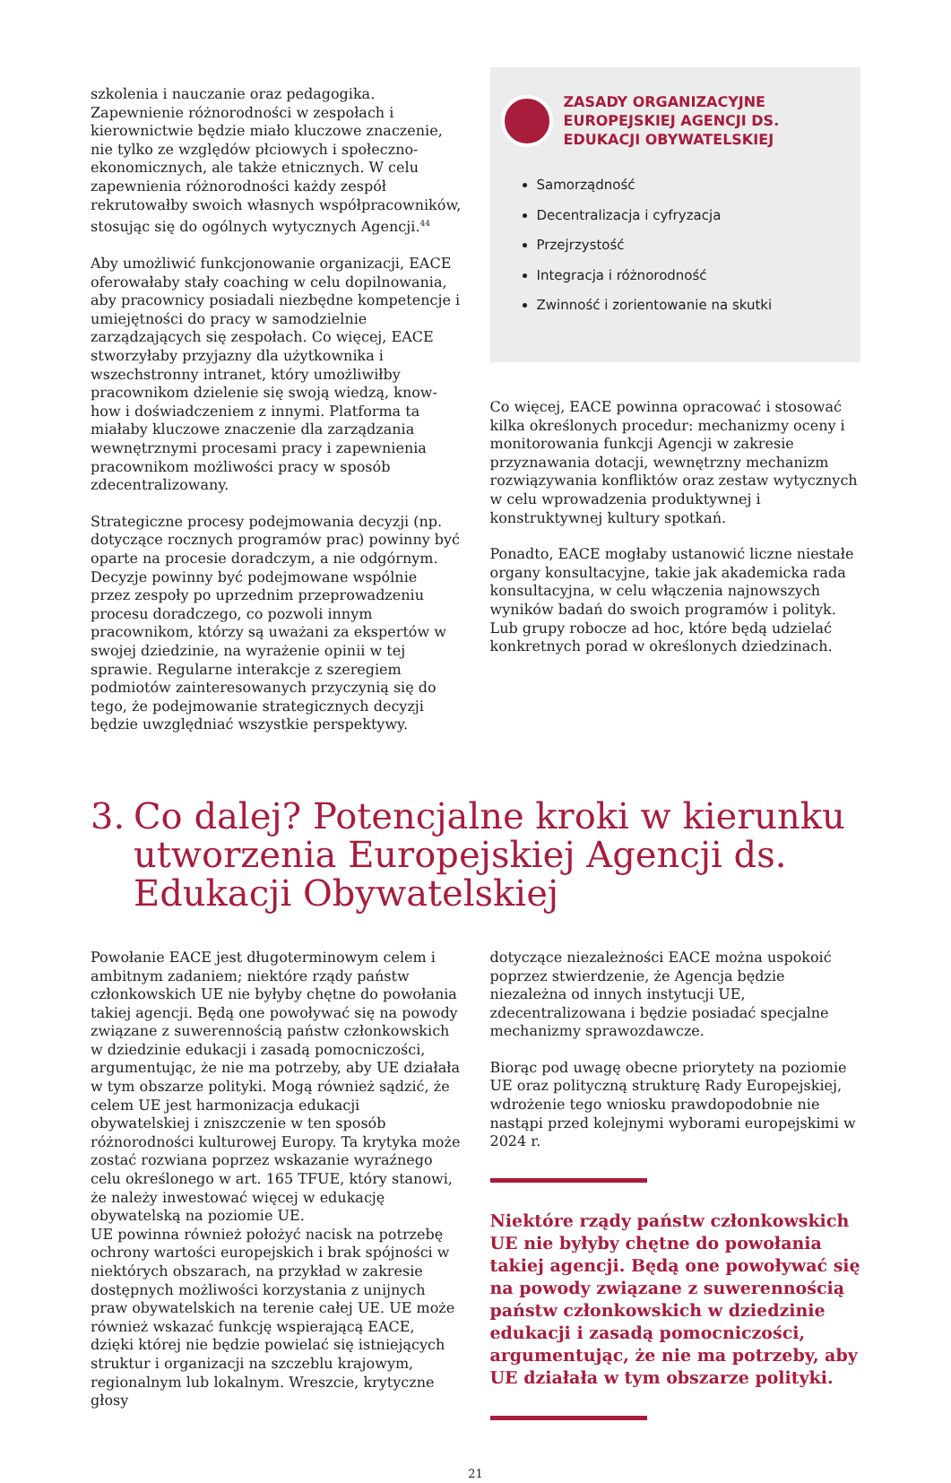szkolenia i nauczanie oraz pedagogika. Zapewnienie różnorodności w zespołach i kierownictwie będzie miało kluczowe znaczenie, nie tylko ze względów płciowych i społeczno-ekonomicznych, ale także etnicznych. W celu zapewnienia różnorodności każdy zespół rekrutowałby swoich własnych współpracowników, stosując się do ogólnych wytycznych Agencji.<sup>44</sup>
Aby umożliwić funkcjonowanie organizacji, EACE oferowałaby stały coaching w celu dopilnowania, aby pracownicy posiadali niezbędne kompetencje i umiejętności do pracy w samodzielnie zarządzających się zespołach. Co więcej, EACE stworzyłaby przyjazny dla użytkownika i wszechstronny intranet, który umożliwiłby pracownikom dzielenie się swoją wiedzą, know-how i doświadczeniem z innymi. Platforma ta miałaby kluczowe znaczenie dla zarządzania wewnętrznymi procesami pracy i zapewnienia pracownikom możliwości pracy w sposób zdecentralizowany.
Strategiczne procesy podejmowania decyzji (np. dotyczące rocznych programów prac) powinny być oparte na procesie doradczym, a nie odgórnym. Decyzje powinny być podejmowane wspólnie przez zespoły po uprzednim przeprowadzeniu procesu doradczego, co pozwoli innym pracownikom, którzy są uważani za ekspertów w swojej dziedzinie, na wyrażenie opinii w tej sprawie. Regularne interakcje z szeregiem podmiotów zainteresowanych przyczynią się do tego, że podejmowanie strategicznych decyzji będzie uwzględniać wszystkie perspektywy.
ZASADY ORGANIZACYJNE EUROPEJSKIEJ AGENCJI DS. EDUKACJI OBYWATELSKIEJ
Samorządność
Decentralizacja i cyfryzacja
Przejrzystość
Integracja i różnorodność
Zwinność i zorientowanie na skutki
Co więcej, EACE powinna opracować i stosować kilka określonych procedur: mechanizmy oceny i monitorowania funkcji Agencji w zakresie przyznawania dotacji, wewnętrzny mechanizm rozwiązywania konfliktów oraz zestaw wytycznych w celu wprowadzenia produktywnej i konstruktywnej kultury spotkań.
Ponadto, EACE mogłaby ustanowić liczne niestałe organy konsultacyjne, takie jak akademicka rada konsultacyjna, w celu włączenia najnowszych wyników badań do swoich programów i polityk. Lub grupy robocze ad hoc, które będą udzielać konkretnych porad w określonych dziedzinach.
3. Co dalej? Potencjalne kroki w kierunku utworzenia Europejskiej Agencji ds. Edukacji Obywatelskiej
Powołanie EACE jest długoterminowym celem i ambitnym zadaniem; niektóre rządy państw członkowskich UE nie byłyby chętne do powołania takiej agencji. Będą one powoływać się na powody związane z suwerennością państw członkowskich w dziedzinie edukacji i zasadą pomocniczości, argumentując, że nie ma potrzeby, aby UE działała w tym obszarze polityki. Mogą również sądzić, że celem UE jest harmonizacja edukacji obywatelskiej i zniszczenie w ten sposób różnorodności kulturowej Europy. Ta krytyka może zostać rozwiana poprzez wskazanie wyraźnego celu określonego w art. 165 TFUE, który stanowi, że należy inwestować więcej w edukację obywatelską na poziomie UE.
UE powinna również położyć nacisk na potrzebę ochrony wartości europejskich i brak spójności w niektórych obszarach, na przykład w zakresie dostępnych możliwości korzystania z unijnych praw obywatelskich na terenie całej UE. UE może również wskazać funkcję wspierającą EACE, dzięki której nie będzie powielać się istniejących struktur i organizacji na szczeblu krajowym, regionalnym lub lokalnym. Wreszcie, krytyczne głosy
dotyczące niezależności EACE można uspokoić poprzez stwierdzenie, że Agencja będzie niezależna od innych instytucji UE, zdecentralizowana i będzie posiadać specjalne mechanizmy sprawozdawcze.
Biorąc pod uwagę obecne priorytety na poziomie UE oraz polityczną strukturę Rady Europejskiej, wdrożenie tego wniosku prawdopodobnie nie nastąpi przed kolejnymi wyborami europejskimi w 2024 r.
Niektóre rządy państw członkowskich UE nie byłyby chętne do powołania takiej agencji. Będą one powoływać się na powody związane z suwerennością państw członkowskich w dziedzinie edukacji i zasadą pomocniczości, argumentując, że nie ma potrzeby, aby UE działała w tym obszarze polityki.
21